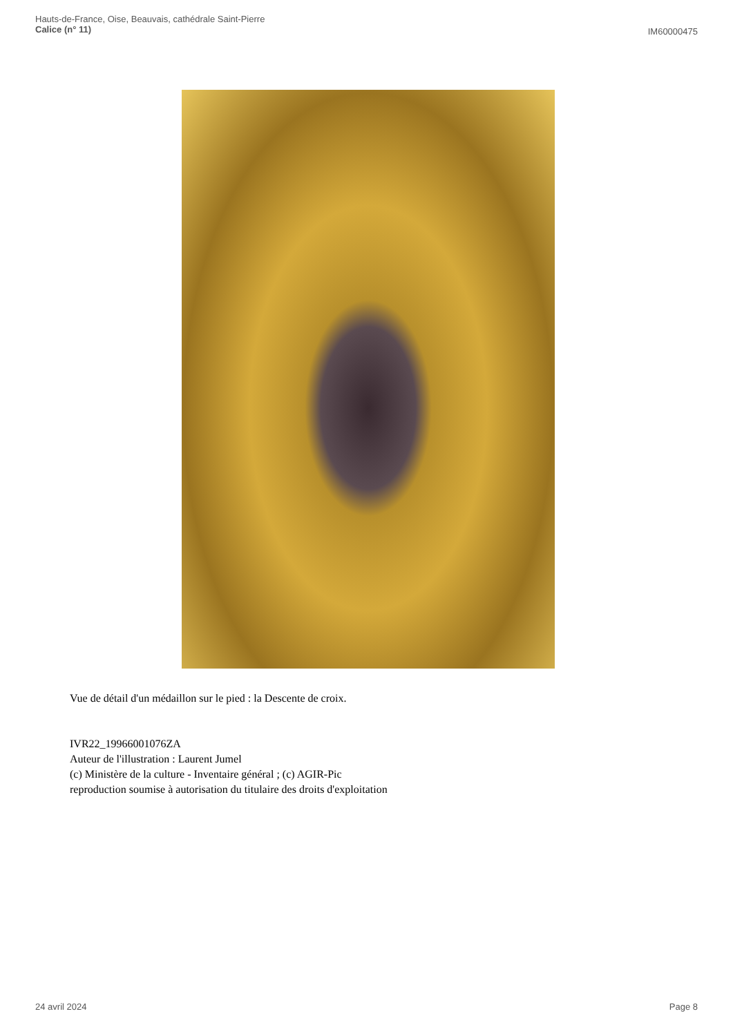Hauts-de-France, Oise, Beauvais, cathédrale Saint-Pierre
Calice (n° 11)
IM60000475
Vue de détail d'un médaillon sur le pied : la Descente de croix.
IVR22_19966001076ZA
Auteur de l'illustration : Laurent Jumel
(c) Ministère de la culture - Inventaire général ; (c) AGIR-Pic
reproduction soumise à autorisation du titulaire des droits d'exploitation
24 avril 2024 Page 8